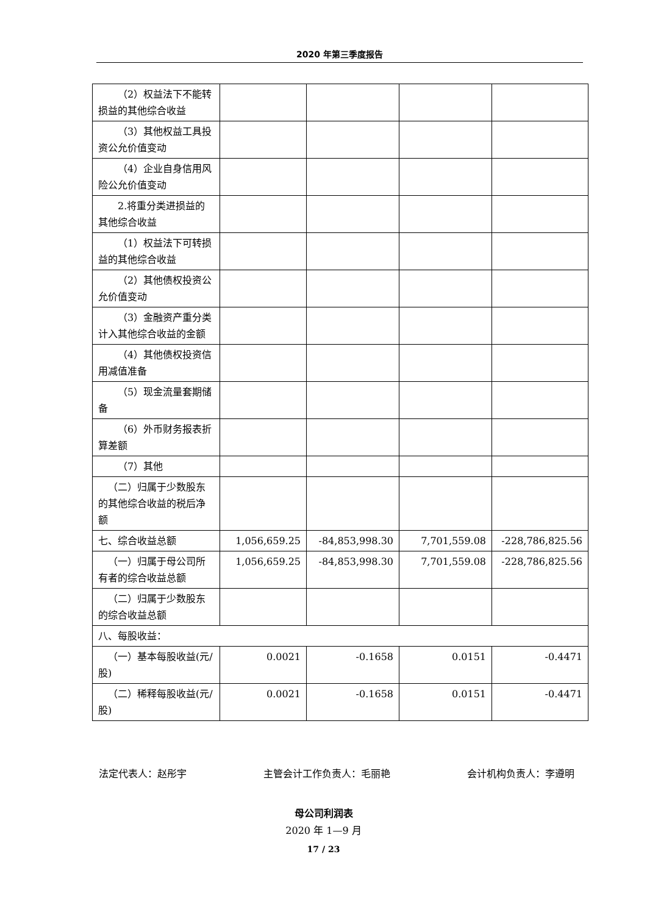2020 年第三季度报告
| （2）权益法下不能转损益的其他综合收益 | | | | |
| （3）其他权益工具投资公允价值变动 | | | | |
| （4）企业自身信用风险公允价值变动 | | | | |
| 2.将重分类进损益的其他综合收益 | | | | |
| （1）权益法下可转损益的其他综合收益 | | | | |
| （2）其他债权投资公允价值变动 | | | | |
| （3）金融资产重分类计入其他综合收益的金额 | | | | |
| （4）其他债权投资信用减值准备 | | | | |
| （5）现金流量套期储备 | | | | |
| （6）外币财务报表折算差额 | | | | |
| （7）其他 | | | | |
| （二）归属于少数股东的其他综合收益的税后净额 | | | | |
| 七、综合收益总额 | 1,056,659.25 | -84,853,998.30 | 7,701,559.08 | -228,786,825.56 |
| （一）归属于母公司所有者的综合收益总额 | 1,056,659.25 | -84,853,998.30 | 7,701,559.08 | -228,786,825.56 |
| （二）归属于少数股东的综合收益总额 | | | | |
| 八、每股收益： | | | | |
| （一）基本每股收益(元/股) | 0.0021 | -0.1658 | 0.0151 | -0.4471 |
| （二）稀释每股收益(元/股) | 0.0021 | -0.1658 | 0.0151 | -0.4471 |
法定代表人：赵彤宇 主管会计工作负责人：毛丽艳 会计机构负责人：李遵明
母公司利润表
2020 年 1—9 月
17 / 23